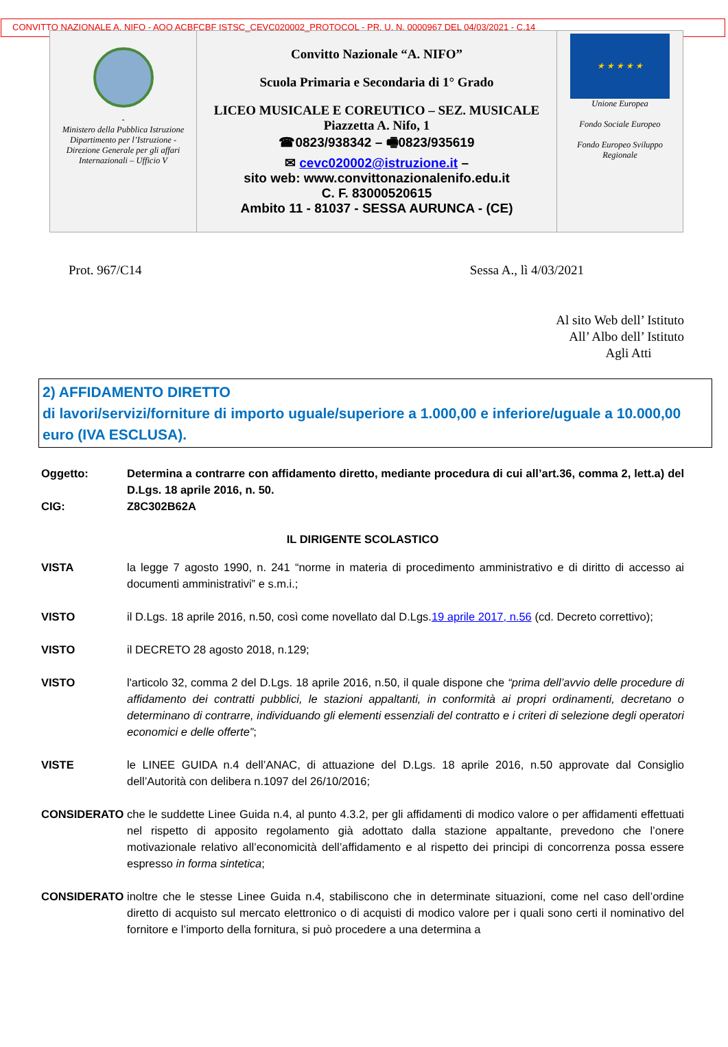CONVITTO NAZIONALE A. NIFO - AOO ACBFCBF ISTSC_CEVC020002_PROTOCOL - PR. U. N. 0000967 DEL 04/03/2021 - C.14
| - Ministero della Pubblica Istruzione Dipartimento per l’Istruzione - Direzione Generale per gli affari Internazionali – Ufficio V | Convitto Nazionale “A. NIFO” Scuola Primaria e Secondaria di 1° Grado LICEO MUSICALE E COREUTICO – SEZ. MUSICALE Piazzetta A. Nifo, 1 ☎0823/938342 – 🖷0823/935619 ✉ cevc020002@istruzione.it – sito web: www.convittonazionalenifo.edu.it C. F. 83000520615 Ambito 11 - 81037 - SESSA AURUNCA - (CE) | ★ ★ ★ ★ ★ Unione Europea Fondo Sociale Europeo Fondo Europeo Sviluppo Regionale |
Prot. 967/C14 Sessa A., lì 4/03/2021
Al sito Web dell’ Istituto
All’ Albo dell’ Istituto
Agli Atti
2) AFFIDAMENTO DIRETTO
di lavori/servizi/forniture di importo uguale/superiore a 1.000,00 e inferiore/uguale a 10.000,00 euro (IVA ESCLUSA).
Oggetto: Determina a contrarre con affidamento diretto, mediante procedura di cui all’art.36, comma 2, lett.a) del D.Lgs. 18 aprile 2016, n. 50.
CIG: Z8C302B62A
IL DIRIGENTE SCOLASTICO
VISTA la legge 7 agosto 1990, n. 241 “norme in materia di procedimento amministrativo e di diritto di accesso ai documenti amministrativi” e s.m.i.;
VISTO il D.Lgs. 18 aprile 2016, n.50, così come novellato dal D.Lgs.19 aprile 2017, n.56 (cd. Decreto correttivo);
VISTO il DECRETO 28 agosto 2018, n.129;
VISTO l'articolo 32, comma 2 del D.Lgs. 18 aprile 2016, n.50, il quale dispone che “prima dell’avvio delle procedure di affidamento dei contratti pubblici, le stazioni appaltanti, in conformità ai propri ordinamenti, decretano o determinano di contrarre, individuando gli elementi essenziali del contratto e i criteri di selezione degli operatori economici e delle offerte”;
VISTE le LINEE GUIDA n.4 dell’ANAC, di attuazione del D.Lgs. 18 aprile 2016, n.50 approvate dal Consiglio dell’Autorità con delibera n.1097 del 26/10/2016;
CONSIDERATO che le suddette Linee Guida n.4, al punto 4.3.2, per gli affidamenti di modico valore o per affidamenti effettuati nel rispetto di apposito regolamento già adottato dalla stazione appaltante, prevedono che l’onere motivazionale relativo all’economicità dell’affidamento e al rispetto dei principi di concorrenza possa essere espresso in forma sintetica;
CONSIDERATO inoltre che le stesse Linee Guida n.4, stabiliscono che in determinate situazioni, come nel caso dell’ordine diretto di acquisto sul mercato elettronico o di acquisti di modico valore per i quali sono certi il nominativo del fornitore e l’importo della fornitura, si può procedere a una determina a